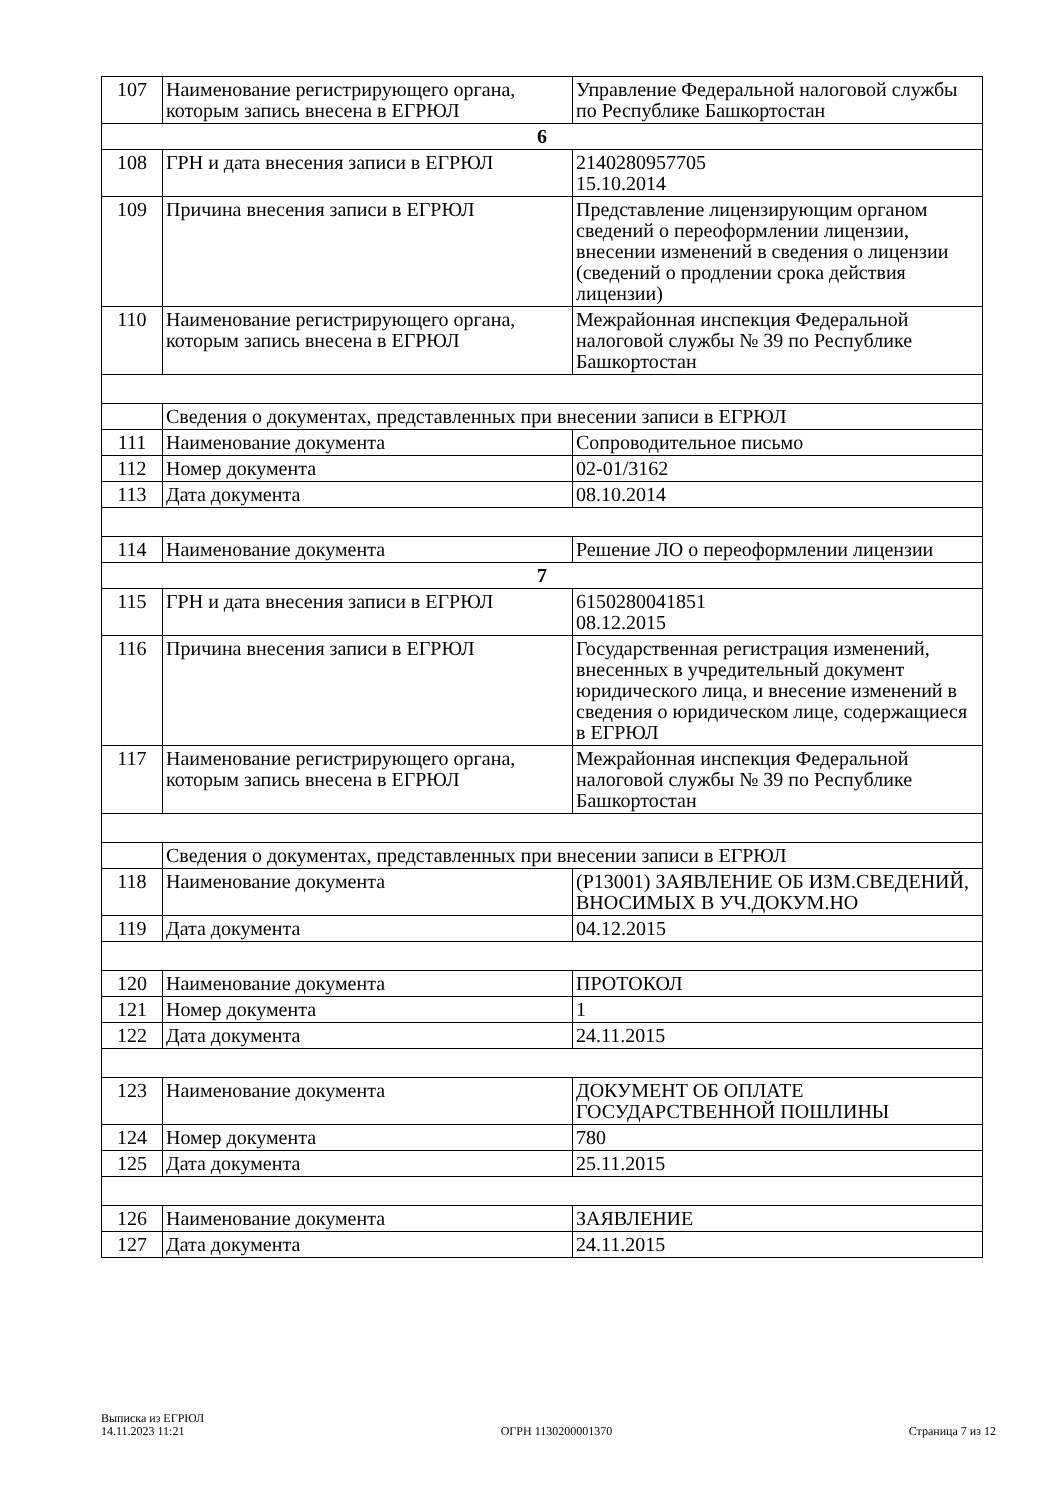| 107 | Наименование регистрирующего органа, которым запись внесена в ЕГРЮЛ | Управление Федеральной налоговой службы по Республике Башкортостан |
| 6 | | |
| 108 | ГРН и дата внесения записи в ЕГРЮЛ | 2140280957705 15.10.2014 |
| 109 | Причина внесения записи в ЕГРЮЛ | Представление лицензирующим органом сведений о переоформлении лицензии, внесении изменений в сведения о лицензии (сведений о продлении срока действия лицензии) |
| 110 | Наименование регистрирующего органа, которым запись внесена в ЕГРЮЛ | Межрайонная инспекция Федеральной налоговой службы № 39 по Республике Башкортостан |
| | Сведения о документах, представленных при внесении записи в ЕГРЮЛ | |
| 111 | Наименование документа | Сопроводительное письмо |
| 112 | Номер документа | 02-01/3162 |
| 113 | Дата документа | 08.10.2014 |
| 114 | Наименование документа | Решение ЛО о переоформлении лицензии |
| 7 | | |
| 115 | ГРН и дата внесения записи в ЕГРЮЛ | 6150280041851 08.12.2015 |
| 116 | Причина внесения записи в ЕГРЮЛ | Государственная регистрация изменений, внесенных в учредительный документ юридического лица, и внесение изменений в сведения о юридическом лице, содержащиеся в ЕГРЮЛ |
| 117 | Наименование регистрирующего органа, которым запись внесена в ЕГРЮЛ | Межрайонная инспекция Федеральной налоговой службы № 39 по Республике Башкортостан |
| | Сведения о документах, представленных при внесении записи в ЕГРЮЛ | |
| 118 | Наименование документа | (Р13001) ЗАЯВЛЕНИЕ ОБ ИЗМ.СВЕДЕНИЙ, ВНОСИМЫХ В УЧ.ДОКУМ.НО |
| 119 | Дата документа | 04.12.2015 |
| 120 | Наименование документа | ПРОТОКОЛ |
| 121 | Номер документа | 1 |
| 122 | Дата документа | 24.11.2015 |
| 123 | Наименование документа | ДОКУМЕНТ ОБ ОПЛАТЕ ГОСУДАРСТВЕННОЙ ПОШЛИНЫ |
| 124 | Номер документа | 780 |
| 125 | Дата документа | 25.11.2015 |
| 126 | Наименование документа | ЗАЯВЛЕНИЕ |
| 127 | Дата документа | 24.11.2015 |
Выписка из ЕГРЮЛ
14.11.2023 11:21
ОГРН 1130200001370
Страница 7 из 12